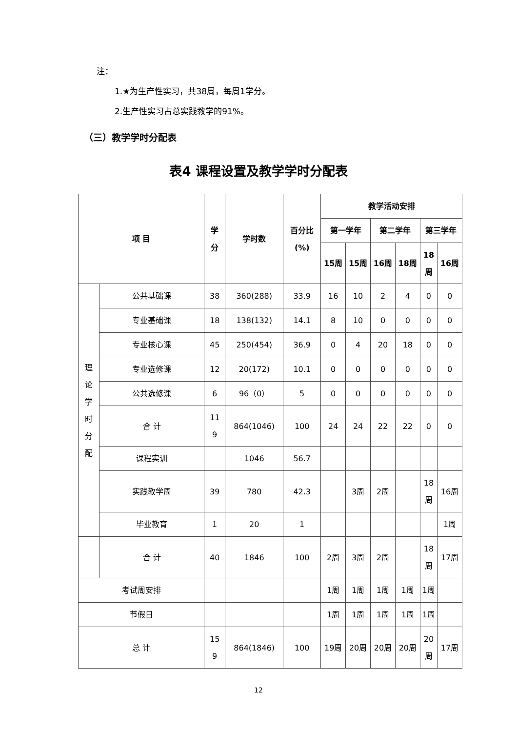注：
1.★为生产性实习，共38周，每周1学分。
2.生产性实习占总实践教学的91%。
（三）教学学时分配表
表4 课程设置及教学学时分配表
| 项 目 | | 学 分 | 学时数 | 百分比 (%) | 教学活动安排 | | | | | |
| --- | --- | --- | --- | --- | --- | --- | --- | --- | --- | --- |
| | | | | | 第一学年 | | 第二学年 | | 第三学年 | |
| | | | | | 15周 | 15周 | 16周 | 18周 | 18 周 | 16周 |
| 理 论 学 时 分 配 | 公共基础课 | 38 | 360(288) | 33.9 | 16 | 10 | 2 | 4 | 0 | 0 |
| | 专业基础课 | 18 | 138(132) | 14.1 | 8 | 10 | 0 | 0 | 0 | 0 |
| | 专业核心课 | 45 | 250(454) | 36.9 | 0 | 4 | 20 | 18 | 0 | 0 |
| | 专业选修课 | 12 | 20(172) | 10.1 | 0 | 0 | 0 | 0 | 0 | 0 |
| | 公共选修课 | 6 | 96（0） | 5 | 0 | 0 | 0 | 0 | 0 | 0 |
| | 合 计 | 11 9 | 864(1046) | 100 | 24 | 24 | 22 | 22 | 0 | 0 |
| | 课程实训 | | 1046 | 56.7 | | | | | | |
| | 实践教学周 | 39 | 780 | 42.3 | | 3周 | 2周 | | 18 周 | 16周 |
| | 毕业教育 | 1 | 20 | 1 | | | | | | 1周 |
| | 合 计 | 40 | 1846 | 100 | 2周 | 3周 | 2周 | | 18 周 | 17周 |
| 考试周安排 | | | | | 1周 | 1周 | 1周 | 1周 | 1周 | |
| 节假日 | | | | | 1周 | 1周 | 1周 | 1周 | 1周 | |
| 总 计 | | 15 9 | 864(1846) | 100 | 19周 | 20周 | 20周 | 20周 | 20 周 | 17周 |
12